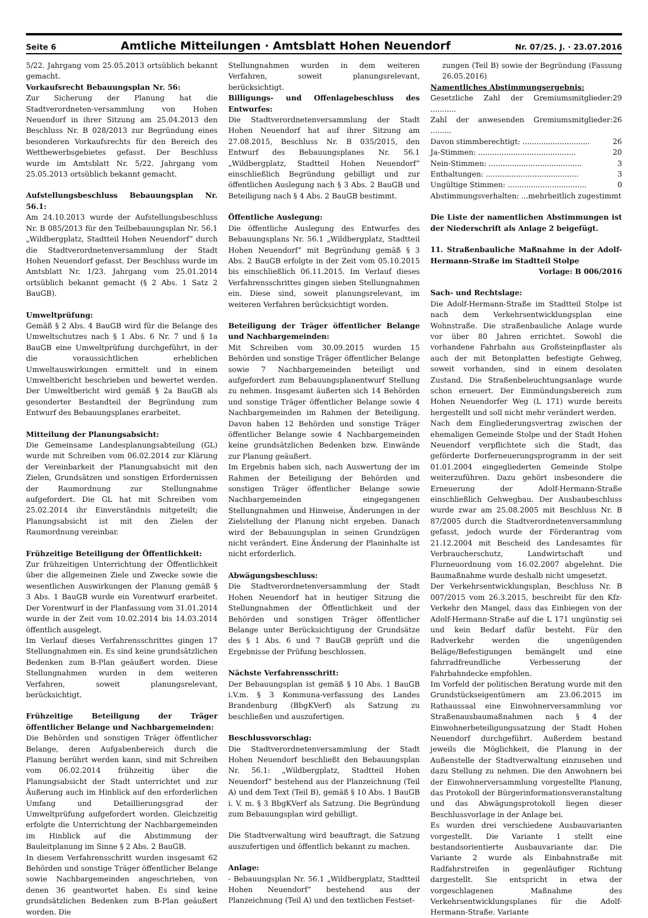Seite 6 Amtliche Mitteilungen · Amtsblatt Hohen Neuendorf Nr. 07/25. J. · 23.07.2016
5/22. Jahrgang vom 25.05.2013 ortsüblich bekannt gemacht.
Vorkaufsrecht Bebauungsplan Nr. 56:
Zur Sicherung der Planung hat die Stadtverordneten-versammlung von Hohen Neuendorf in ihrer Sitzung am 25.04.2013 den Beschluss Nr. B 028/2013 zur Begründung eines besonderen Vorkaufsrechts für den Bereich des Wettbewerbsgebietes gefasst. Der Beschluss wurde im Amtsblatt Nr. 5/22. Jahrgang vom 25.05.2013 ortsüblich bekannt gemacht.
Aufstellungsbeschluss Bebauungsplan Nr. 56.1:
Am 24.10.2013 wurde der Aufstellungsbeschluss Nr. B 085/2013 für den Teilbebauungsplan Nr. 56.1 „Wildbergplatz, Stadtteil Hohen Neuendorf“ durch die Stadtverordnetenversammlung der Stadt Hohen Neuendorf gefasst. Der Beschluss wurde im Amtsblatt Nr. 1/23. Jahrgang vom 25.01.2014 ortsüblich bekannt gemacht (§ 2 Abs. 1 Satz 2 BauGB).
Umweltprüfung:
Gemäß § 2 Abs. 4 BauGB wird für die Belange des Umweltschutzes nach § 1 Abs. 6 Nr. 7 und § 1a BauGB eine Umweltprüfung durchgeführt, in der die voraussichtlichen erheblichen Umweltauswirkungen ermittelt und in einem Umweltbericht beschrieben und bewertet werden. Der Umweltbericht wird gemäß § 2a BauGB als gesonderter Bestandteil der Begründung zum Entwurf des Bebauungsplanes erarbeitet.
Mitteilung der Planungsabsicht:
Die Gemeinsame Landesplanungsabteilung (GL) wurde mit Schreiben vom 06.02.2014 zur Klärung der Vereinbarkeit der Planungsabsicht mit den Zielen, Grundsätzen und sonstigen Erfordernissen der Raumordnung zur Stellungnahme aufgefordert. Die GL hat mit Schreiben vom 25.02.2014 ihr Einverständnis mitgeteilt; die Planungsabsicht ist mit den Zielen der Raumordnung vereinbar.
Frühzeitige Beteiligung der Öffentlichkeit:
Zur frühzeitigen Unterrichtung der Öffentlichkeit über die allgemeinen Ziele und Zwecke sowie die wesentlichen Auswirkungen der Planung gemäß § 3 Abs. 1 BauGB wurde ein Vorentwurf erarbeitet. Der Vorentwurf in der Planfassung vom 31.01.2014 wurde in der Zeit vom 10.02.2014 bis 14.03.2014 öffentlich ausgelegt.
Im Verlauf dieses Verfahrensschrittes gingen 17 Stellungnahmen ein. Es sind keine grundsätzlichen Bedenken zum B-Plan geäußert worden. Diese Stellungnahmen wurden in dem weiteren Verfahren, soweit planungsrelevant, berücksichtigt.
Frühzeitige Beteiligung der Träger öffentlicher Belange und Nachbargemeinden:
Die Behörden und sonstigen Träger öffentlicher Belange, deren Aufgabenbereich durch die Planung berührt werden kann, sind mit Schreiben vom 06.02.2014 frühzeitig über die Planungsabsicht der Stadt unterrichtet und zur Äußerung auch im Hinblick auf den erforderlichen Umfang und Detaillierungsgrad der Umweltprüfung aufgefordert worden. Gleichzeitig erfolgte die Unterrichtung der Nachbargemeinden im Hinblick auf die Abstimmung der Bauleitplanung im Sinne § 2 Abs. 2 BauGB.
In diesem Verfahrensschritt wurden insgesamt 62 Behörden und sonstige Träger öffentlicher Belange sowie Nachbargemeinden angeschrieben, von denen 36 geantwortet haben. Es sind keine grundsätzlichen Bedenken zum B-Plan geäußert worden. Die
Stellungnahmen wurden in dem weiteren Verfahren, soweit planungsrelevant, berücksichtigt.
Billigungs- und Offenlagebeschluss des Entwurfes:
Die Stadtverordnetenversammlung der Stadt Hohen Neuendorf hat auf ihrer Sitzung am 27.08.2015, Beschluss Nr. B 035/2015, den Entwurf des Bebauungsplanes Nr. 56.1 „Wildbergplatz, Stadtteil Hohen Neuendorf“ einschließlich Begründung gebilligt und zur öffentlichen Auslegung nach § 3 Abs. 2 BauGB und Beteiligung nach § 4 Abs. 2 BauGB bestimmt.
Öffentliche Auslegung:
Die öffentliche Auslegung des Entwurfes des Bebauungsplans Nr. 56.1 „Wildbergplatz, Stadtteil Hohen Neuendorf“ mit Begründung gemäß § 3 Abs. 2 BauGB erfolgte in der Zeit vom 05.10.2015 bis einschließlich 06.11.2015. Im Verlauf dieses Verfahrensschrittes gingen sieben Stellungnahmen ein. Diese sind, soweit planungsrelevant, im weiteren Verfahren berücksichtigt worden.
Beteiligung der Träger öffentlicher Belange und Nachbargemeinden:
Mit Schreiben vom 30.09.2015 wurden 15 Behörden und sonstige Träger öffentlicher Belange sowie 7 Nachbargemeinden beteiligt und aufgefordert zum Bebauungsplanentwurf Stellung zu nehmen. Insgesamt äußerten sich 14 Behörden und sonstige Träger öffentlicher Belange sowie 4 Nachbargemeinden im Rahmen der Beteiligung. Davon haben 12 Behörden und sonstige Träger öffentlicher Belange sowie 4 Nachbargemeinden keine grundsätzlichen Bedenken bzw. Einwände zur Planung geäußert.
Im Ergebnis haben sich, nach Auswertung der im Rahmen der Beteiligung der Behörden und sonstigen Träger öffentlicher Belange sowie Nachbargemeinden eingegangenen Stellungnahmen und Hinweise, Änderungen in der Zielstellung der Planung nicht ergeben. Danach wird der Bebauungsplan in seinen Grundzügen nicht verändert. Eine Änderung der Planinhalte ist nicht erforderlich.
Abwägungsbeschluss:
Die Stadtverordnetenversammlung der Stadt Hohen Neuendorf hat in heutiger Sitzung die Stellungnahmen der Öffentlichkeit und der Behörden und sonstigen Träger öffentlicher Belange unter Berücksichtigung der Grundsätze des § 1 Abs. 6 und 7 BauGB geprüft und die Ergebnisse der Prüfung beschlossen.
Nächste Verfahrensschritt:
Der Bebauungsplan ist gemäß § 10 Abs. 1 BauGB i.V.m. § 3 Kommuna-verfassung des Landes Brandenburg (BbgKVerf) als Satzung zu beschließen und auszufertigen.
Beschlussvorschlag:
Die Stadtverordnetenversammlung der Stadt Hohen Neuendorf beschließt den Bebauungsplan Nr. 56.1: „Wildbergplatz, Stadtteil Hohen Neuendorf“ bestehend aus der Planzeichnung (Teil A) und dem Text (Teil B), gemäß § 10 Abs. 1 BauGB i. V. m. § 3 BbgKVerf als Satzung. Die Begründung zum Bebauungsplan wird gebilligt.
Die Stadtverwaltung wird beauftragt, die Satzung auszufertigen und öffentlich bekannt zu machen.
Anlage:
- Bebauungsplan Nr. 56.1 „Wildbergplatz, Stadtteil Hohen Neuendorf“ bestehend aus der Planzeichnung (Teil A) und den textlichen Festset-
zungen (Teil B) sowie der Begründung (Fassung 26.05.2016)
Namentliches Abstimmungsergebnis:
Gesetzliche Zahl der Gremiumsmitglieder: ........... 29
Zahl der anwesenden Gremiumsmitglieder: ......... 26
Davon stimmberechtigt: ............................. 26
Ja-Stimmen: .......................................... 20
Nein-Stimmen: ........................................ 3
Enthaltungen: ........................................ 3
Ungültige Stimmen: .................................. 0
Abstimmungsverhalten: ...mehrheitlich zugestimmt
Die Liste der namentlichen Abstimmungen ist der Niederschrift als Anlage 2 beigefügt.
11. Straßenbauliche Maßnahme in der Adolf-Hermann-Straße im Stadtteil Stolpe
Vorlage: B 006/2016
Sach- und Rechtslage:
Die Adolf-Hermann-Straße im Stadtteil Stolpe ist nach dem Verkehrsentwicklungsplan eine Wohnstraße. Die straßenbauliche Anlage wurde vor über 80 Jahren errichtet. Sowohl die vorhandene Fahrbahn aus Großsteinpflaster als auch der mit Betonplatten befestigte Gehweg, soweit vorhanden, sind in einem desolaten Zustand. Die Straßenbeleuchtungsanlage wurde schon erneuert. Der Einmündungsbereich zum Hohen Neuendorfer Weg (L 171) wurde bereits hergestellt und soll nicht mehr verändert werden.
Nach dem Eingliederungsvertrag zwischen der ehemaligen Gemeinde Stolpe und der Stadt Hohen Neuendorf verpflichtete sich die Stadt, das geförderte Dorferneuerungsprogramm in der seit 01.01.2004 eingegliederten Gemeinde Stolpe weiterzuführen. Dazu gehört insbesondere die Erneuerung der Adolf-Hermann-Straße einschließlich Gehwegbau. Der Ausbaubeschluss wurde zwar am 25.08.2005 mit Beschluss Nr. B 87/2005 durch die Stadtverordnetenversammlung gefasst, jedoch wurde der Förderantrag vom 21.12.2004 mit Bescheid des Landesamtes für Verbraucherschutz, Landwirtschaft und Flurneuordnung vom 16.02.2007 abgelehnt. Die Baumaßnahme wurde deshalb nicht umgesetzt.
Der Verkehrsentwicklungsplan, Beschluss Nr. B 007/2015 vom 26.3.2015, beschreibt für den Kfz-Verkehr den Mangel, dass das Einbiegen von der Adolf-Hermann-Straße auf die L 171 ungünstig sei und kein Bedarf dafür besteht. Für den Radverkehr werden die ungenügenden Beläge/Befestigungen bemängelt und eine fahrradfreundliche Verbesserung der Fahrbahndecke empfohlen.
Im Vorfeld der politischen Beratung wurde mit den Grundstückseigentümern am 23.06.2015 im Rathaussaal eine Einwohnerversammlung vor Straßenausbaumaßnahmen nach § 4 der Einwohnerbeteiligungssatzung der Stadt Hohen Neuendorf durchgeführt. Außerdem bestand jeweils die Möglichkeit, die Planung in der Außenstelle der Stadtverwaltung einzusehen und dazu Stellung zu nehmen. Die den Anwohnern bei der Einwohnerversammlung vorgestellte Planung, das Protokoll der Bürgerinformationsveranstaltung und das Abwägungsprotokoll liegen dieser Beschlussvorlage in der Anlage bei.
Es wurden drei verschiedene Ausbauvarianten vorgestellt. Die Variante 1 stellt eine bestandsorientierte Ausbauvariante dar. Die Variante 2 wurde als Einbahnstraße mit Radfahrstreifen in gegenläufiger Richtung dargestellt. Sie entspricht in etwa der vorgeschlagenen Maßnahme des Verkehrsentwicklungsplanes für die Adolf-Hermann-Straße. Variante